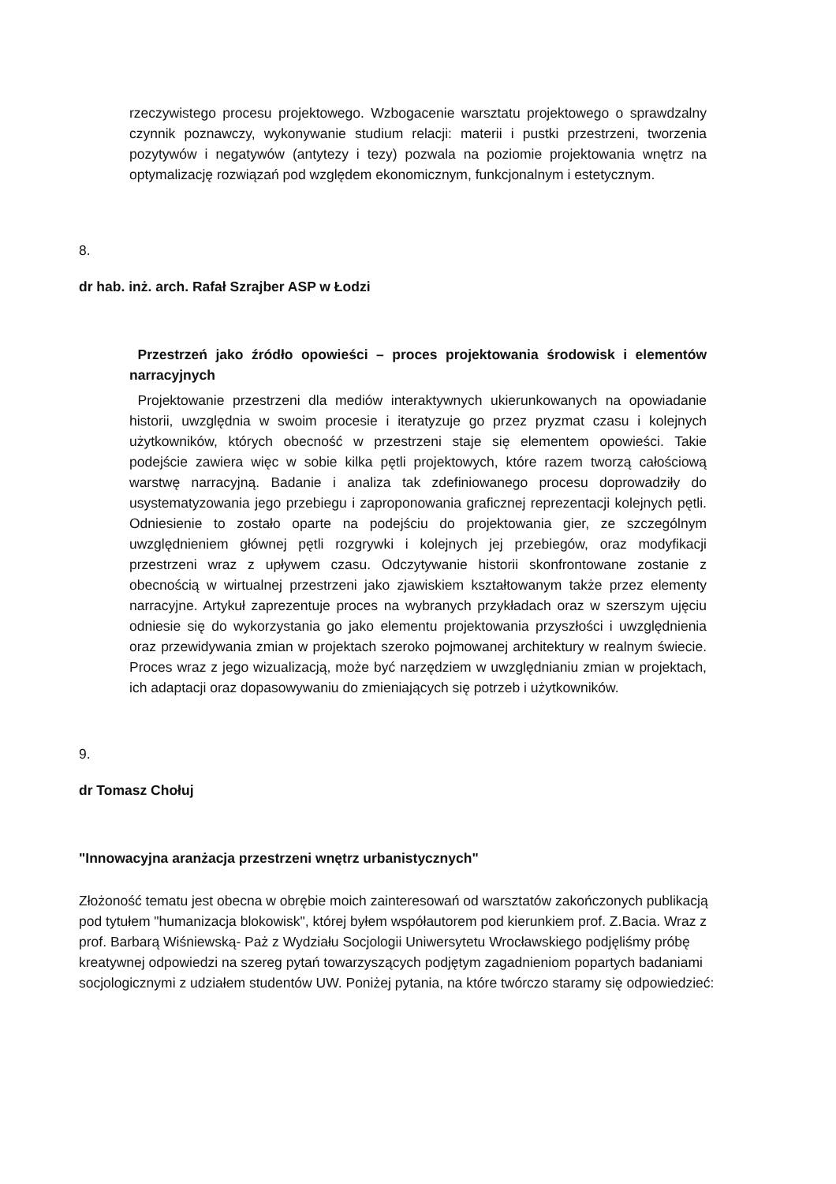rzeczywistego procesu projektowego. Wzbogacenie warsztatu projektowego o sprawdzalny czynnik poznawczy, wykonywanie studium relacji: materii i pustki przestrzeni, tworzenia pozytywów i negatywów (antytezy i tezy) pozwala na poziomie projektowania wnętrz na optymalizację rozwiązań pod względem ekonomicznym, funkcjonalnym i estetycznym.
8.
dr hab. inż. arch. Rafał Szrajber ASP w Łodzi
Przestrzeń jako źródło opowieści – proces projektowania środowisk i elementów narracyjnych
Projektowanie przestrzeni dla mediów interaktywnych ukierunkowanych na opowiadanie historii, uwzględnia w swoim procesie i iteratyzuje go przez pryzmat czasu i kolejnych użytkowników, których obecność w przestrzeni staje się elementem opowieści. Takie podejście zawiera więc w sobie kilka pętli projektowych, które razem tworzą całościową warstwę narracyjną. Badanie i analiza tak zdefiniowanego procesu doprowadziły do usystematyzowania jego przebiegu i zaproponowania graficznej reprezentacji kolejnych pętli. Odniesienie to zostało oparte na podejściu do projektowania gier, ze szczególnym uwzględnieniem głównej pętli rozgrywki i kolejnych jej przebiegów, oraz modyfikacji przestrzeni wraz z upływem czasu. Odczytywanie historii skonfrontowane zostanie z obecnością w wirtualnej przestrzeni jako zjawiskiem kształtowanym także przez elementy narracyjne. Artykuł zaprezentuje proces na wybranych przykładach oraz w szerszym ujęciu odniesie się do wykorzystania go jako elementu projektowania przyszłości i uwzględnienia oraz przewidywania zmian w projektach szeroko pojmowanej architektury w realnym świecie. Proces wraz z jego wizualizacją, może być narzędziem w uwzględnianiu zmian w projektach, ich adaptacji oraz dopasowywaniu do zmieniających się potrzeb i użytkowników.
9.
dr Tomasz Chołuj
"Innowacyjna aranżacja przestrzeni wnętrz urbanistycznych"
Złożoność tematu jest obecna w obrębie moich zainteresowań od warsztatów zakończonych publikacją pod tytułem "humanizacja blokowisk", której byłem współautorem pod kierunkiem prof. Z.Bacia. Wraz z prof. Barbarą Wiśniewską- Paż z Wydziału Socjologii Uniwersytetu Wrocławskiego podjęliśmy próbę kreatywnej odpowiedzi na szereg pytań towarzyszących podjętym zagadnieniom popartych badaniami socjologicznymi z udziałem studentów UW. Poniżej pytania, na które twórczo staramy się odpowiedzieć: